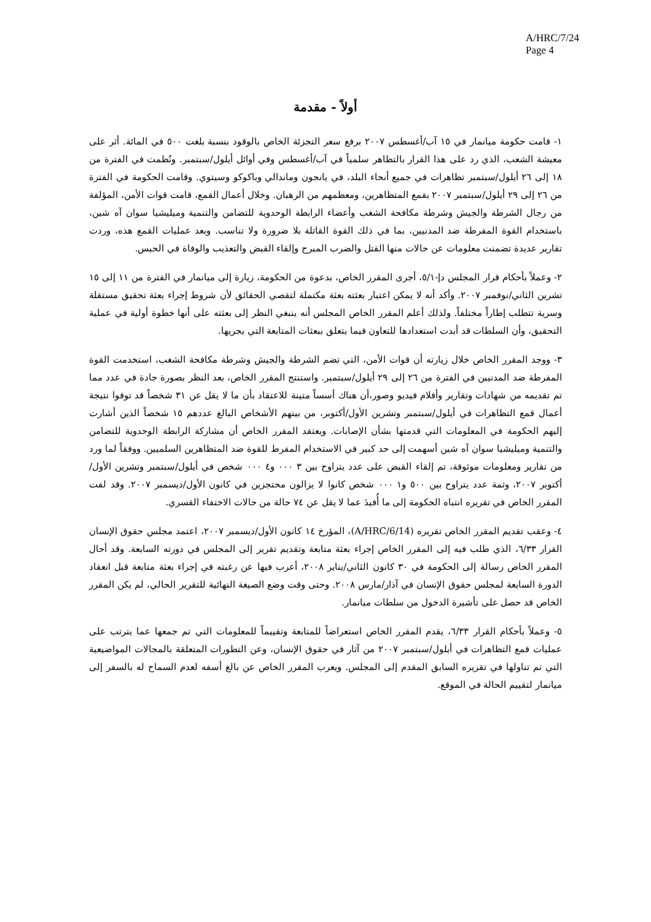A/HRC/7/24
Page 4
أولاً - مقدمة
١- قامت حكومة ميانمار في ١٥ آب/أغسطس ٢٠٠٧ برفع سعر التجزئة الخاص بالوقود بنسبة بلغت ٥٠٠ في المائة. أثر على معيشة الشعب، الذي رد على هذا القرار بالتظاهر سلمياً في آب/أغسطس وفي أوائل أيلول/سبتمبر. ونُظمت في الفترة من ١٨ إلى ٢٦ أيلول/سبتمبر تظاهرات في جميع أنحاء البلد، في يانجون وماندالي وباكوكو وسيتوي. وقامت الحكومة في الفترة من ٢٦ إلى ٢٩ أيلول/سبتمبر ٢٠٠٧ بقمع المتظاهرين، ومعظمهم من الرهبان. وخلال أعمال القمع، قامت قوات الأمن، المؤلفة من رجال الشرطة والجيش وشرطة مكافحة الشغب وأعضاء الرابطة الوحدوية للتضامن والتنمية وميليشيا سوان آه شين، باستخدام القوة المفرطة ضد المدنيين، بما في ذلك القوة القاتلة بلا ضرورة ولا تناسب. وبعد عمليات القمع هذه، وردت تقارير عديدة تضمنت معلومات عن حالات منها القتل والضرب المبرح وإلقاء القبض والتعذيب والوفاة في الحبس.
٢- وعملاً بأحكام قرار المجلس دإ-٥/١، أجرى المقرر الخاص، بدعوة من الحكومة، زيارة إلى ميانمار في الفترة من ١١ إلى ١٥ تشرين الثاني/نوفمبر ٢٠٠٧. وأكد أنه لا يمكن اعتبار بعثته بعثة مكتملة لتقصي الحقائق لأن شروط إجراء بعثة تحقيق مستقلة وسرية تتطلب إطاراً مختلفاً. ولذلك أعلم المقرر الخاص المجلس أنه ينبغي النظر إلى بعثته على أنها خطوة أولية في عملية التحقيق، وأن السلطات قد أبدت استعدادها للتعاون فيما يتعلق ببعثات المتابعة التي يجريها.
٣- ووجد المقرر الخاص خلال زيارته أن قوات الأمن، التي تضم الشرطة والجيش وشرطة مكافحة الشغب، استخدمت القوة المفرطة ضد المدنيين في الفترة من ٢٦ إلى ٢٩ أيلول/سبتمبر. واستنتج المقرر الخاص، بعد النظر بصورة جادة في عدد مما تم تقديمه من شهادات وتقارير وأفلام فيديو وصور،أن هناك أسساً متينة للاعتقاد بأن ما لا يقل عن ٣١ شخصاً قد توفوا نتيجة أعمال قمع التظاهرات في أيلول/سبتمبر وتشرين الأول/أكتوبر، من بينهم الأشخاص البالغ عددهم ١٥ شخصاً الذين أشارت إليهم الحكومة في المعلومات التي قدمتها بشأن الإصابات. ويعتقد المقرر الخاص أن مشاركة الرابطة الوحدوية للتضامن والتنمية وميليشيا سوان آه شين أسهمت إلى حد كبير في الاستخدام المفرط للقوة ضد المتظاهرين السلميين. ووفقاً لما ورد من تقارير ومعلومات موثوقة، تم إلقاء القبض على عدد يتراوح بين ٣ ٠٠٠ و٤ ٠٠٠ شخص في أيلول/سبتمبر وتشرين الأول/أكتوبر ٢٠٠٧، وثمة عدد يتراوح بين ٥٠٠ و١ ٠٠٠ شخص كانوا لا يزالون محتجزين في كانون الأول/ديسمبر ٢٠٠٧. وقد لفت المقرر الخاص في تقريره انتباه الحكومة إلى ما أُفيدَ عما لا يقل عن ٧٤ حالة من حالات الاختفاء القسري.
٤- وعقب تقديم المقرر الخاص تقريره (A/HRC/6/14)، المؤرخ ١٤ كانون الأول/ديسمبر ٢٠٠٧، اعتمد مجلس حقوق الإنسان القرار ٦/٣٣، الذي طلب فيه إلى المقرر الخاص إجراء بعثة متابعة وتقديم تقرير إلى المجلس في دورته السابعة. وقد أحال المقرر الخاص رسالة إلى الحكومة في ٣٠ كانون الثاني/يناير ٢٠٠٨، أعرب فيها عن رغبته في إجراء بعثة متابعة قبل انعقاد الدورة السابعة لمجلس حقوق الإنسان في آذار/مارس ٢٠٠٨. وحتى وقت وضع الصيغة النهائية للتقرير الحالي، لم يكن المقرر الخاص قد حصل على تأشيرة الدخول من سلطات ميانمار.
٥- وعملاً بأحكام القرار ٦/٣٣، يقدم المقرر الخاص استعراضاً للمتابعة وتقييماً للمعلومات التي تم جمعها عما يترتب على عمليات قمع التظاهرات في أيلول/سبتمبر ٢٠٠٧ من آثار في حقوق الإنسان، وعن التطورات المتعلقة بالمجالات المواضيعية التي تم تناولها في تقريره السابق المقدم إلى المجلس. ويعرب المقرر الخاص عن بالغ أسفه لعدم السماح له بالسفر إلى ميانمار لتقييم الحالة في الموقع.